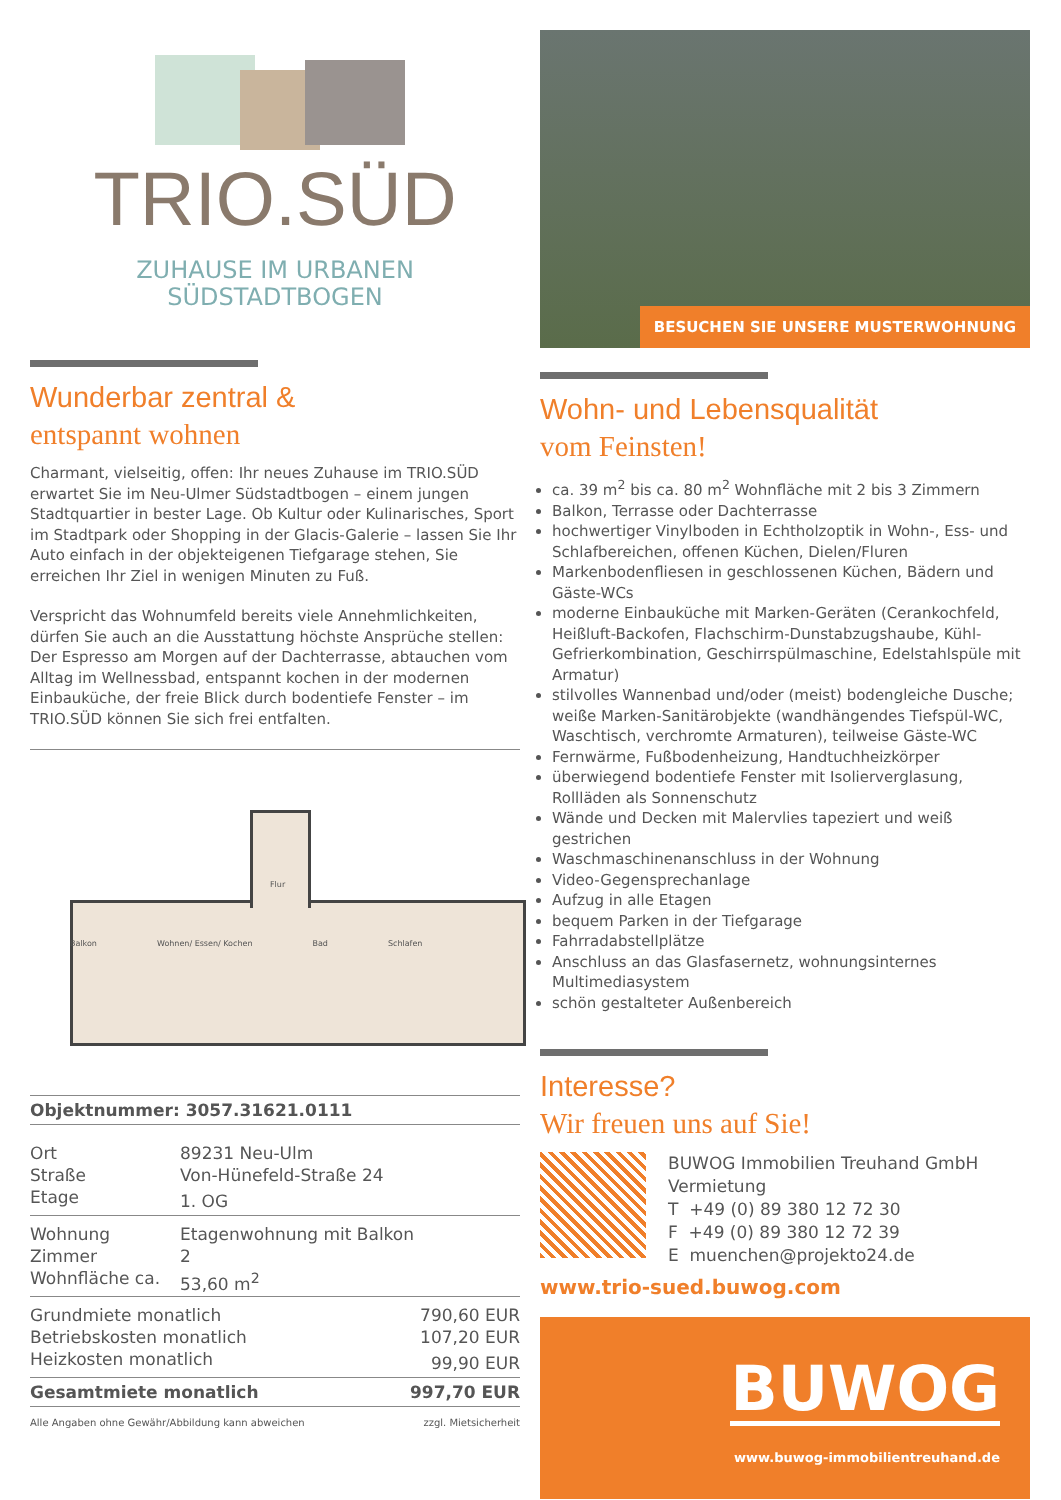TRIO.SÜD
ZUHAUSE IM URBANEN
SÜDSTADTBOGEN
Wunderbar zentral &
entspannt wohnen
Charmant, vielseitig, offen: Ihr neues Zuhause im TRIO.SÜD erwartet Sie im Neu-Ulmer Südstadtbogen – einem jungen Stadtquartier in bester Lage. Ob Kultur oder Kulinarisches, Sport im Stadtpark oder Shopping in der Glacis-Galerie – lassen Sie Ihr Auto einfach in der objekteigenen Tiefgarage stehen, Sie erreichen Ihr Ziel in wenigen Minuten zu Fuß.
Verspricht das Wohnumfeld bereits viele Annehmlichkeiten, dürfen Sie auch an die Ausstattung höchste Ansprüche stellen: Der Espresso am Morgen auf der Dachterrasse, abtauchen vom Alltag im Wellnessbad, entspannt kochen in der modernen Einbauküche, der freie Blick durch bodentiefe Fenster – im TRIO.SÜD können Sie sich frei entfalten.
Flur
Balkon Wohnen/ Essen/ Kochen Bad Schlafen
Objektnummer: 3057.31621.0111
| Ort | 89231 Neu-Ulm |
| Straße | Von-Hünefeld-Straße 24 |
| Etage | 1. OG |
| Wohnung | Etagenwohnung mit Balkon |
| Zimmer | 2 |
| Wohnfläche ca. | 53,60 m<sup>2</sup> |
| Grundmiete monatlich | 790,60 EUR |
| Betriebskosten monatlich | 107,20 EUR |
| Heizkosten monatlich | 99,90 EUR |
| Gesamtmiete monatlich | 997,70 EUR |
Alle Angaben ohne Gewähr/Abbildung kann abweichen zzgl. Mietsicherheit
BESUCHEN SIE UNSERE MUSTERWOHNUNG
Wohn- und Lebensqualität
vom Feinsten!
ca. 39 m<sup>2</sup> bis ca. 80 m<sup>2</sup> Wohnfläche mit 2 bis 3 Zimmern
Balkon, Terrasse oder Dachterrasse
hochwertiger Vinylboden in Echtholzoptik in Wohn-, Ess- und Schlafbereichen, offenen Küchen, Dielen/Fluren
Markenbodenfliesen in geschlossenen Küchen, Bädern und Gäste-WCs
moderne Einbauküche mit Marken-Geräten (Cerankochfeld, Heißluft-Backofen, Flachschirm-Dunstabzugshaube, Kühl-Gefrierkombination, Geschirrspülmaschine, Edelstahlspüle mit Armatur)
stilvolles Wannenbad und/oder (meist) bodengleiche Dusche; weiße Marken-Sanitärobjekte (wandhängendes Tiefspül-WC, Waschtisch, verchromte Armaturen), teilweise Gäste-WC
Fernwärme, Fußbodenheizung, Handtuchheizkörper
überwiegend bodentiefe Fenster mit Isolierverglasung, Rollläden als Sonnenschutz
Wände und Decken mit Malervlies tapeziert und weiß gestrichen
Waschmaschinenanschluss in der Wohnung
Video-Gegensprechanlage
Aufzug in alle Etagen
bequem Parken in der Tiefgarage
Fahrradabstellplätze
Anschluss an das Glasfasernetz, wohnungsinternes Multimediasystem
schön gestalteter Außenbereich
Interesse?
Wir freuen uns auf Sie!
BUWOG Immobilien Treuhand GmbH
Vermietung
T +49 (0) 89 380 12 72 30
F +49 (0) 89 380 12 72 39
E muenchen@projekto24.de
www.trio-sued.buwog.com
BUWOG
www.buwog-immobilientreuhand.de